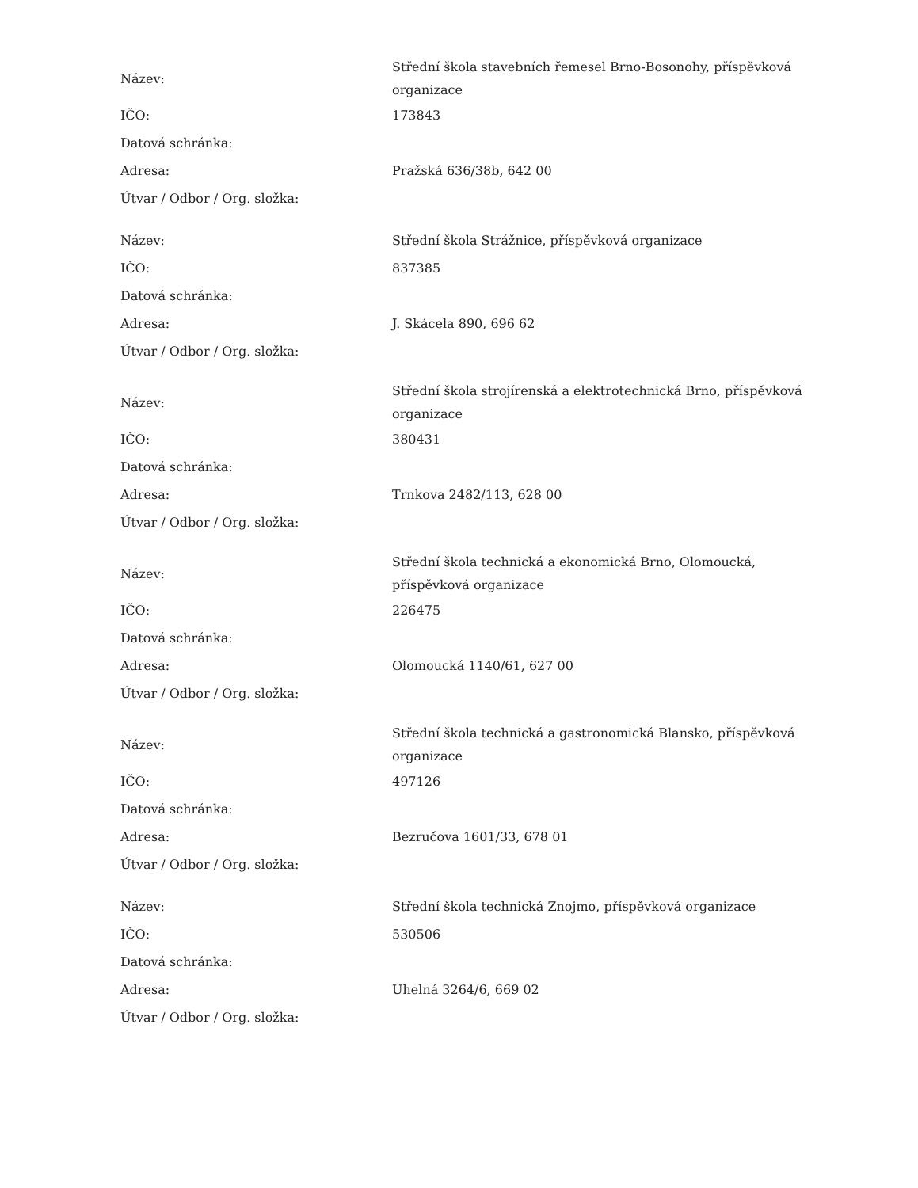| Název: | Střední škola stavebních řemesel Brno-Bosonohy, příspěvková organizace |
| IČO: | 173843 |
| Datová schránka: | |
| Adresa: | Pražská 636/38b, 642 00 |
| Útvar / Odbor / Org. složka: | |
| Název: | Střední škola Strážnice, příspěvková organizace |
| IČO: | 837385 |
| Datová schránka: | |
| Adresa: | J. Skácela 890, 696 62 |
| Útvar / Odbor / Org. složka: | |
| Název: | Střední škola strojírenská a elektrotechnická Brno, příspěvková organizace |
| IČO: | 380431 |
| Datová schránka: | |
| Adresa: | Trnkova 2482/113, 628 00 |
| Útvar / Odbor / Org. složka: | |
| Název: | Střední škola technická a ekonomická Brno, Olomoucká, příspěvková organizace |
| IČO: | 226475 |
| Datová schránka: | |
| Adresa: | Olomoucká 1140/61, 627 00 |
| Útvar / Odbor / Org. složka: | |
| Název: | Střední škola technická a gastronomická Blansko, příspěvková organizace |
| IČO: | 497126 |
| Datová schránka: | |
| Adresa: | Bezručova 1601/33, 678 01 |
| Útvar / Odbor / Org. složka: | |
| Název: | Střední škola technická Znojmo, příspěvková organizace |
| IČO: | 530506 |
| Datová schránka: | |
| Adresa: | Uhelná 3264/6, 669 02 |
| Útvar / Odbor / Org. složka: | |